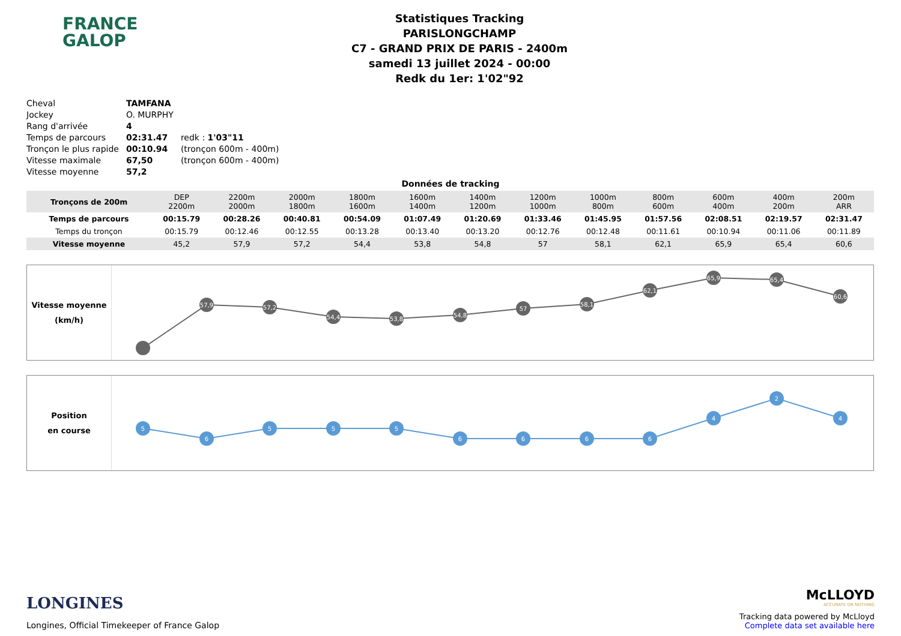FRANCE
GALOP
Statistiques Tracking
PARISLONGCHAMP
C7 - GRAND PRIX DE PARIS - 2400m
samedi 13 juillet 2024 - 00:00
Redk du 1er: 1'02"92
| Cheval | TAMFANA | |
| Jockey | O. MURPHY | |
| Rang d'arrivée | 4 | |
| Temps de parcours | 02:31.47 | redk : 1'03"11 |
| Tronçon le plus rapide | 00:10.94 | (tronçon 600m - 400m) |
| Vitesse maximale | 67,50 | (tronçon 600m - 400m) |
| Vitesse moyenne | 57,2 | |
Données de tracking
| Tronçons de 200m | DEP 2200m | 2200m 2000m | 2000m 1800m | 1800m 1600m | 1600m 1400m | 1400m 1200m | 1200m 1000m | 1000m 800m | 800m 600m | 600m 400m | 400m 200m | 200m ARR |
| Temps de parcours | 00:15.79 | 00:28.26 | 00:40.81 | 00:54.09 | 01:07.49 | 01:20.69 | 01:33.46 | 01:45.95 | 01:57.56 | 02:08.51 | 02:19.57 | 02:31.47 |
| Temps du tronçon | 00:15.79 | 00:12.46 | 00:12.55 | 00:13.28 | 00:13.40 | 00:13.20 | 00:12.76 | 00:12.48 | 00:11.61 | 00:10.94 | 00:11.06 | 00:11.89 |
| Vitesse moyenne | 45,2 | 57,9 | 57,2 | 54,4 | 53,8 | 54,8 | 57 | 58,1 | 62,1 | 65,9 | 65,4 | 60,6 |
Vitesse moyenne
(km/h)
57,9
57,2
54,4
53,8
54,8
57
58,1
62,1
65,9
65,4
60,6
Position
en course
5
6
5
5
5
6
6
6
6
4
2
4
LONGINES
Longines, Official Timekeeper of France Galop
McLLOYD
ACCURATE OR NOTHING
Tracking data powered by McLloyd
Complete data set available here